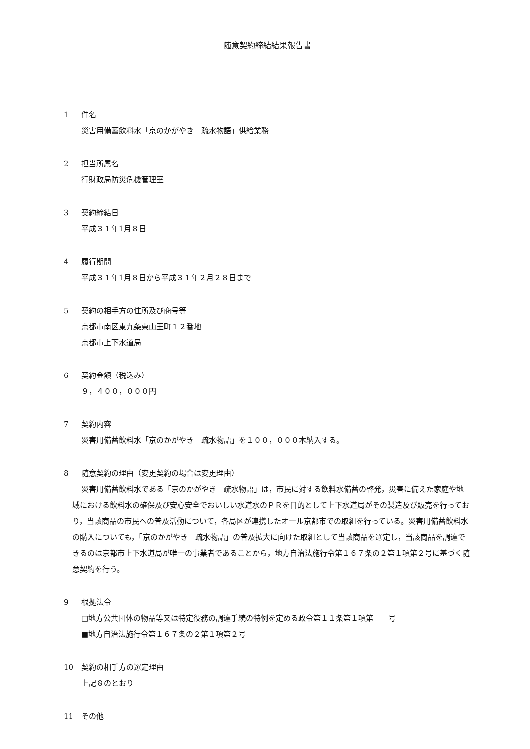随意契約締結結果報告書
1 件名
災害用備蓄飲料水「京のかがやき　疏水物語」供給業務
2 担当所属名
行財政局防災危機管理室
3 契約締結日
平成３１年1月８日
4 履行期間
平成３１年1月８日から平成３１年２月２８日まで
5 契約の相手方の住所及び商号等
京都市南区東九条東山王町１２番地
京都市上下水道局
6 契約金額（税込み）
９，４００，０００円
7 契約内容
災害用備蓄飲料水「京のかがやき　疏水物語」を１００，０００本納入する。
8 随意契約の理由（変更契約の場合は変更理由）
災害用備蓄飲料水である「京のかがやき　疏水物語」は，市民に対する飲料水備蓄の啓発，災害に備えた家庭や地域における飲料水の確保及び安心安全でおいしい水道水のＰＲを目的として上下水道局がその製造及び販売を行っており，当該商品の市民への普及活動について，各局区が連携したオール京都市での取組を行っている。災害用備蓄飲料水の購入についても，「京のかがやき　疏水物語」の普及拡大に向けた取組として当該商品を選定し，当該商品を調達できるのは京都市上下水道局が唯一の事業者であることから，地方自治法施行令第１６７条の２第１項第２号に基づく随意契約を行う。
9 根拠法令
□地方公共団体の物品等又は特定役務の調達手続の特例を定める政令第１１条第１項第　　号
■地方自治法施行令第１６７条の２第１項第２号
10 契約の相手方の選定理由
上記８のとおり
11 その他